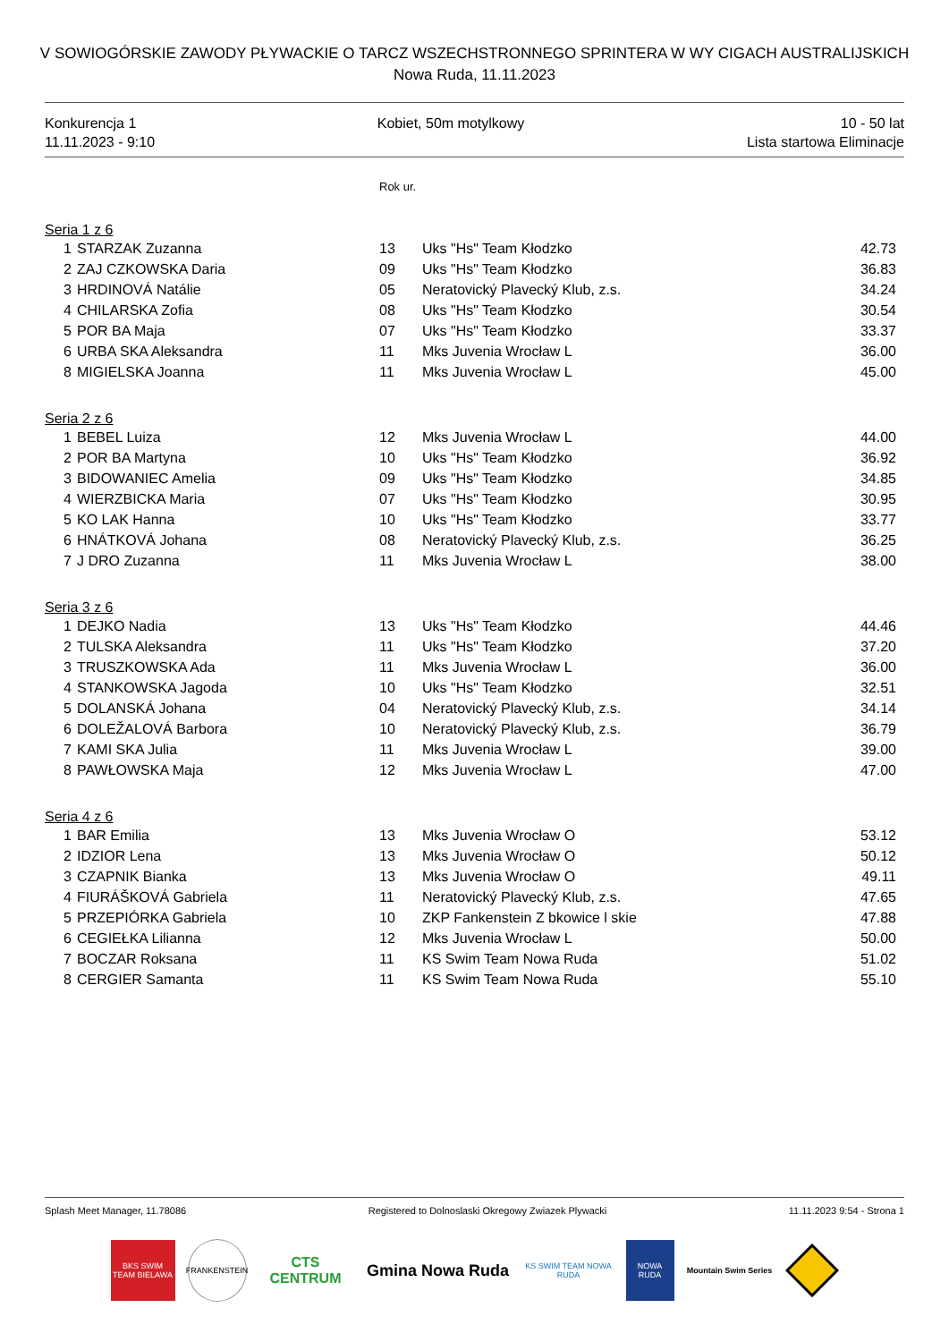V SOWIOGÓRSKIE ZAWODY PŁYWACKIE O TARCZ WSZECHSTRONNEGO SPRINTERA W WY CIGACH AUSTRALIJSKICH
Nowa Ruda, 11.11.2023
Konkurencja 1
11.11.2023 - 9:10
Kobiet, 50m motylkowy 10 - 50 lat
Lista startowa Eliminacje
| | | | Rok ur. | | |
| Seria 1 z 6 | | | | | |
| | 1 | STARZAK Zuzanna | 13 | Uks "Hs" Team Kłodzko | 42.73 |
| | 2 | ZAJ CZKOWSKA Daria | 09 | Uks "Hs" Team Kłodzko | 36.83 |
| | 3 | HRDINOVÁ Natálie | 05 | Neratovický Plavecký Klub, z.s. | 34.24 |
| | 4 | CHILARSKA Zofia | 08 | Uks "Hs" Team Kłodzko | 30.54 |
| | 5 | POR BA Maja | 07 | Uks "Hs" Team Kłodzko | 33.37 |
| | 6 | URBA SKA Aleksandra | 11 | Mks Juvenia Wrocław L | 36.00 |
| | 8 | MIGIELSKA Joanna | 11 | Mks Juvenia Wrocław L | 45.00 |
| Seria 2 z 6 | | | | | |
| | 1 | BEBEL Luiza | 12 | Mks Juvenia Wrocław L | 44.00 |
| | 2 | POR BA Martyna | 10 | Uks "Hs" Team Kłodzko | 36.92 |
| | 3 | BIDOWANIEC Amelia | 09 | Uks "Hs" Team Kłodzko | 34.85 |
| | 4 | WIERZBICKA Maria | 07 | Uks "Hs" Team Kłodzko | 30.95 |
| | 5 | KO LAK Hanna | 10 | Uks "Hs" Team Kłodzko | 33.77 |
| | 6 | HNÁTKOVÁ Johana | 08 | Neratovický Plavecký Klub, z.s. | 36.25 |
| | 7 | J DRO Zuzanna | 11 | Mks Juvenia Wrocław L | 38.00 |
| Seria 3 z 6 | | | | | |
| | 1 | DEJKO Nadia | 13 | Uks "Hs" Team Kłodzko | 44.46 |
| | 2 | TULSKA Aleksandra | 11 | Uks "Hs" Team Kłodzko | 37.20 |
| | 3 | TRUSZKOWSKA Ada | 11 | Mks Juvenia Wrocław L | 36.00 |
| | 4 | STANKOWSKA Jagoda | 10 | Uks "Hs" Team Kłodzko | 32.51 |
| | 5 | DOLANSKÁ Johana | 04 | Neratovický Plavecký Klub, z.s. | 34.14 |
| | 6 | DOLEŽALOVÁ Barbora | 10 | Neratovický Plavecký Klub, z.s. | 36.79 |
| | 7 | KAMI SKA Julia | 11 | Mks Juvenia Wrocław L | 39.00 |
| | 8 | PAWŁOWSKA Maja | 12 | Mks Juvenia Wrocław L | 47.00 |
| Seria 4 z 6 | | | | | |
| | 1 | BAR Emilia | 13 | Mks Juvenia Wrocław O | 53.12 |
| | 2 | IDZIOR Lena | 13 | Mks Juvenia Wrocław O | 50.12 |
| | 3 | CZAPNIK Bianka | 13 | Mks Juvenia Wrocław O | 49.11 |
| | 4 | FIURÁŠKOVÁ Gabriela | 11 | Neratovický Plavecký Klub, z.s. | 47.65 |
| | 5 | PRZEPIÓRKA Gabriela | 10 | ZKP Fankenstein Z bkowice l skie | 47.88 |
| | 6 | CEGIEŁKA Lilianna | 12 | Mks Juvenia Wrocław L | 50.00 |
| | 7 | BOCZAR Roksana | 11 | KS Swim Team Nowa Ruda | 51.02 |
| | 8 | CERGIER Samanta | 11 | KS Swim Team Nowa Ruda | 55.10 |
Splash Meet Manager, 11.78086 Registered to Dolnoslaski Okregowy Zwiazek Plywacki 11.11.2023 9:54 - Strona 1
BKS SWIM TEAM BIELAWA
FRANKENSTEIN
CTS
CENTRUM
Gmina Nowa Ruda
KS SWIM TEAM NOWA RUDA
NOWA RUDA
Mountain Swim Series